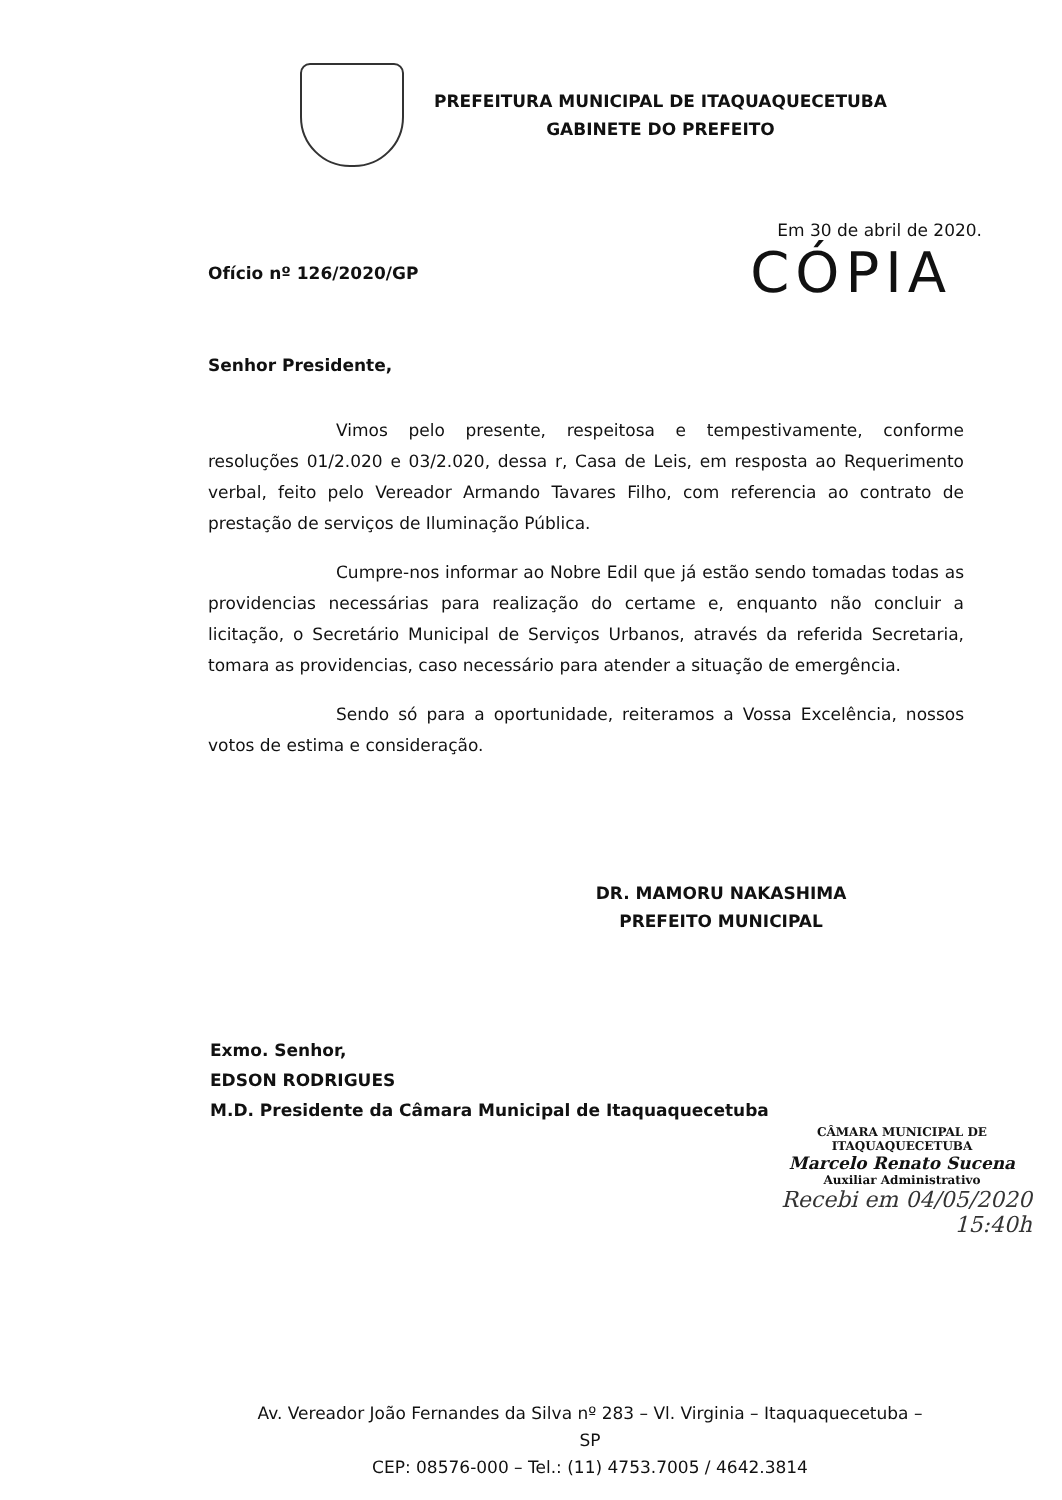PREFEITURA MUNICIPAL DE ITAQUAQUECETUBA
GABINETE DO PREFEITO
Em 30 de abril de 2020.
Ofício nº 126/2020/GP CÓPIA
Senhor Presidente,
Vimos pelo presente, respeitosa e tempestivamente, conforme resoluções 01/2.020 e 03/2.020, dessa r, Casa de Leis, em resposta ao Requerimento verbal, feito pelo Vereador Armando Tavares Filho, com referencia ao contrato de prestação de serviços de Iluminação Pública.
Cumpre-nos informar ao Nobre Edil que já estão sendo tomadas todas as providencias necessárias para realização do certame e, enquanto não concluir a licitação, o Secretário Municipal de Serviços Urbanos, através da referida Secretaria, tomara as providencias, caso necessário para atender a situação de emergência.
Sendo só para a oportunidade, reiteramos a Vossa Excelência, nossos votos de estima e consideração.
DR. MAMORU NAKASHIMA
PREFEITO MUNICIPAL
Exmo. Senhor,
EDSON RODRIGUES
M.D. Presidente da Câmara Municipal de Itaquaquecetuba
CÂMARA MUNICIPAL DE ITAQUAQUECETUBA
Marcelo Renato Sucena
Auxiliar Administrativo
Recebi em 04/05/2020
15:40h
Av. Vereador João Fernandes da Silva nº 283 – Vl. Virginia – Itaquaquecetuba – SP
CEP: 08576-000 – Tel.: (11) 4753.7005 / 4642.3814